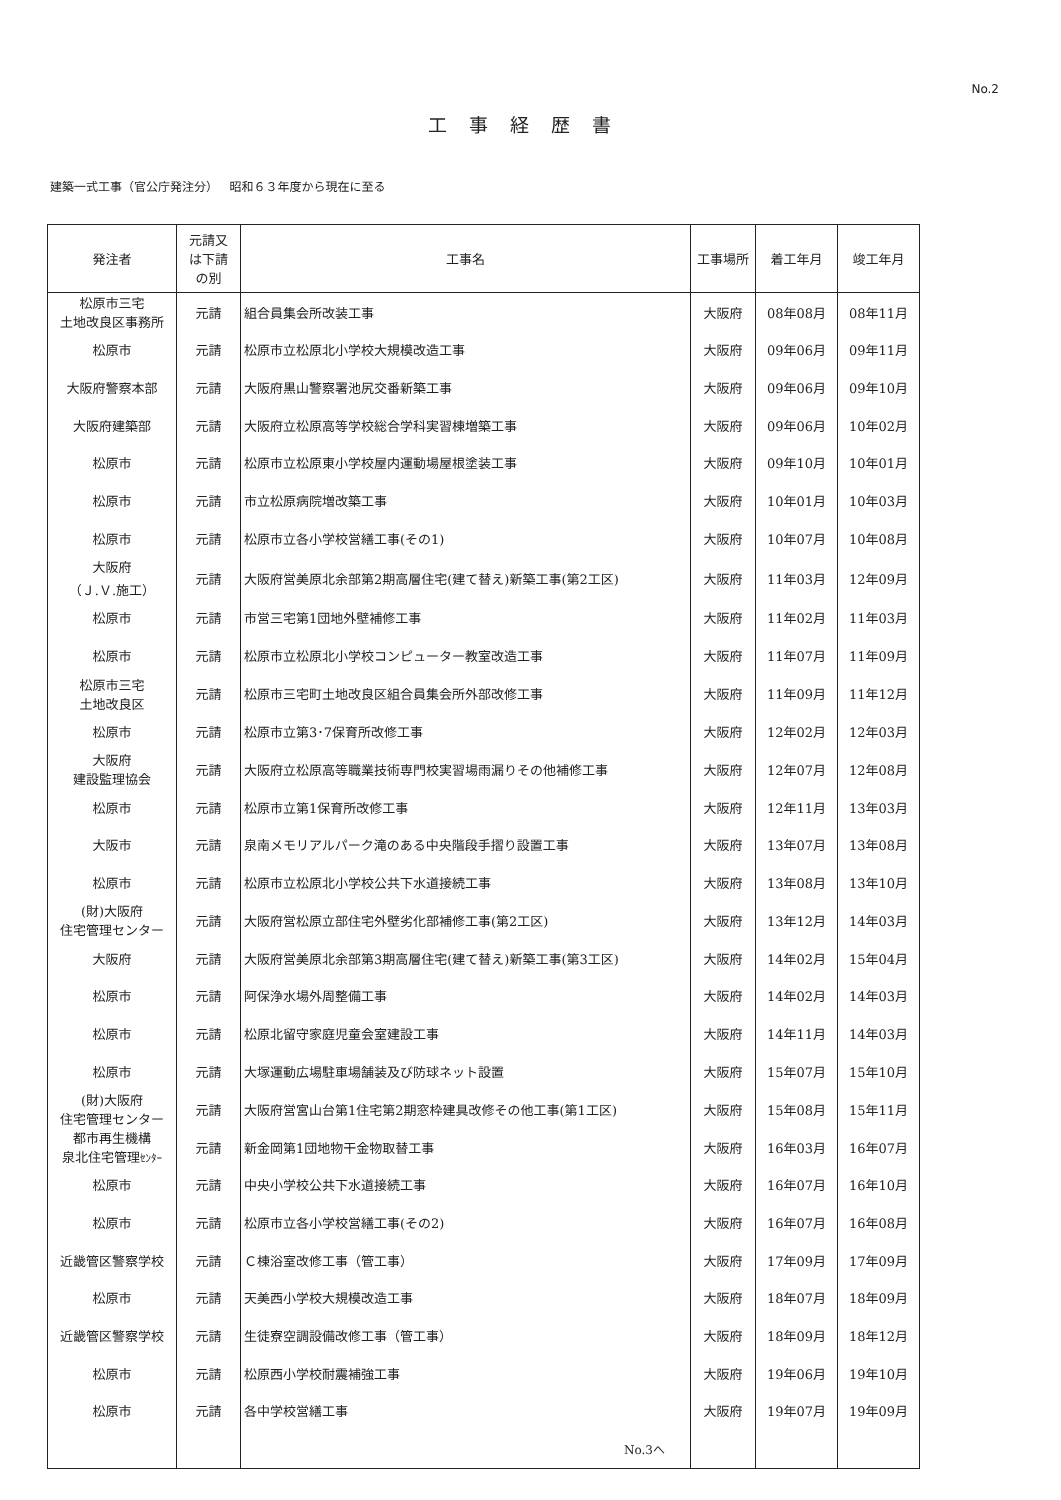No.2
工事経歴書
建築一式工事（官公庁発注分） 昭和６３年度から現在に至る
| 発注者 | 元請又 は下請 の別 | 工事名 | 工事場所 | 着工年月 | 竣工年月 |
| --- | --- | --- | --- | --- | --- |
| 松原市三宅 土地改良区事務所 | 元請 | 組合員集会所改装工事 | 大阪府 | 08年08月 | 08年11月 |
| 松原市 | 元請 | 松原市立松原北小学校大規模改造工事 | 大阪府 | 09年06月 | 09年11月 |
| 大阪府警察本部 | 元請 | 大阪府黒山警察署池尻交番新築工事 | 大阪府 | 09年06月 | 09年10月 |
| 大阪府建築部 | 元請 | 大阪府立松原高等学校総合学科実習棟増築工事 | 大阪府 | 09年06月 | 10年02月 |
| 松原市 | 元請 | 松原市立松原東小学校屋内運動場屋根塗装工事 | 大阪府 | 09年10月 | 10年01月 |
| 松原市 | 元請 | 市立松原病院増改築工事 | 大阪府 | 10年01月 | 10年03月 |
| 松原市 | 元請 | 松原市立各小学校営繕工事(その1) | 大阪府 | 10年07月 | 10年08月 |
| 大阪府 （Ｊ.Ｖ.施工） | 元請 | 大阪府営美原北余部第2期高層住宅(建て替え)新築工事(第2工区) | 大阪府 | 11年03月 | 12年09月 |
| 松原市 | 元請 | 市営三宅第1団地外壁補修工事 | 大阪府 | 11年02月 | 11年03月 |
| 松原市 | 元請 | 松原市立松原北小学校コンピューター教室改造工事 | 大阪府 | 11年07月 | 11年09月 |
| 松原市三宅 土地改良区 | 元請 | 松原市三宅町土地改良区組合員集会所外部改修工事 | 大阪府 | 11年09月 | 11年12月 |
| 松原市 | 元請 | 松原市立第3･7保育所改修工事 | 大阪府 | 12年02月 | 12年03月 |
| 大阪府 建設監理協会 | 元請 | 大阪府立松原高等職業技術専門校実習場雨漏りその他補修工事 | 大阪府 | 12年07月 | 12年08月 |
| 松原市 | 元請 | 松原市立第1保育所改修工事 | 大阪府 | 12年11月 | 13年03月 |
| 大阪市 | 元請 | 泉南メモリアルパーク滝のある中央階段手摺り設置工事 | 大阪府 | 13年07月 | 13年08月 |
| 松原市 | 元請 | 松原市立松原北小学校公共下水道接続工事 | 大阪府 | 13年08月 | 13年10月 |
| (財)大阪府 住宅管理センター | 元請 | 大阪府営松原立部住宅外壁劣化部補修工事(第2工区) | 大阪府 | 13年12月 | 14年03月 |
| 大阪府 | 元請 | 大阪府営美原北余部第3期高層住宅(建て替え)新築工事(第3工区) | 大阪府 | 14年02月 | 15年04月 |
| 松原市 | 元請 | 阿保浄水場外周整備工事 | 大阪府 | 14年02月 | 14年03月 |
| 松原市 | 元請 | 松原北留守家庭児童会室建設工事 | 大阪府 | 14年11月 | 14年03月 |
| 松原市 | 元請 | 大塚運動広場駐車場舗装及び防球ネット設置 | 大阪府 | 15年07月 | 15年10月 |
| (財)大阪府 住宅管理センター | 元請 | 大阪府営宮山台第1住宅第2期窓枠建具改修その他工事(第1工区) | 大阪府 | 15年08月 | 15年11月 |
| 都市再生機構 泉北住宅管理 ｾﾝﾀｰ | 元請 | 新金岡第1団地物干金物取替工事 | 大阪府 | 16年03月 | 16年07月 |
| 松原市 | 元請 | 中央小学校公共下水道接続工事 | 大阪府 | 16年07月 | 16年10月 |
| 松原市 | 元請 | 松原市立各小学校営繕工事(その2) | 大阪府 | 16年07月 | 16年08月 |
| 近畿管区警察学校 | 元請 | Ｃ棟浴室改修工事（管工事） | 大阪府 | 17年09月 | 17年09月 |
| 松原市 | 元請 | 天美西小学校大規模改造工事 | 大阪府 | 18年07月 | 18年09月 |
| 近畿管区警察学校 | 元請 | 生徒寮空調設備改修工事（管工事） | 大阪府 | 18年09月 | 18年12月 |
| 松原市 | 元請 | 松原西小学校耐震補強工事 | 大阪府 | 19年06月 | 19年10月 |
| 松原市 | 元請 | 各中学校営繕工事 | 大阪府 | 19年07月 | 19年09月 |
| | | No.3へ | | | |